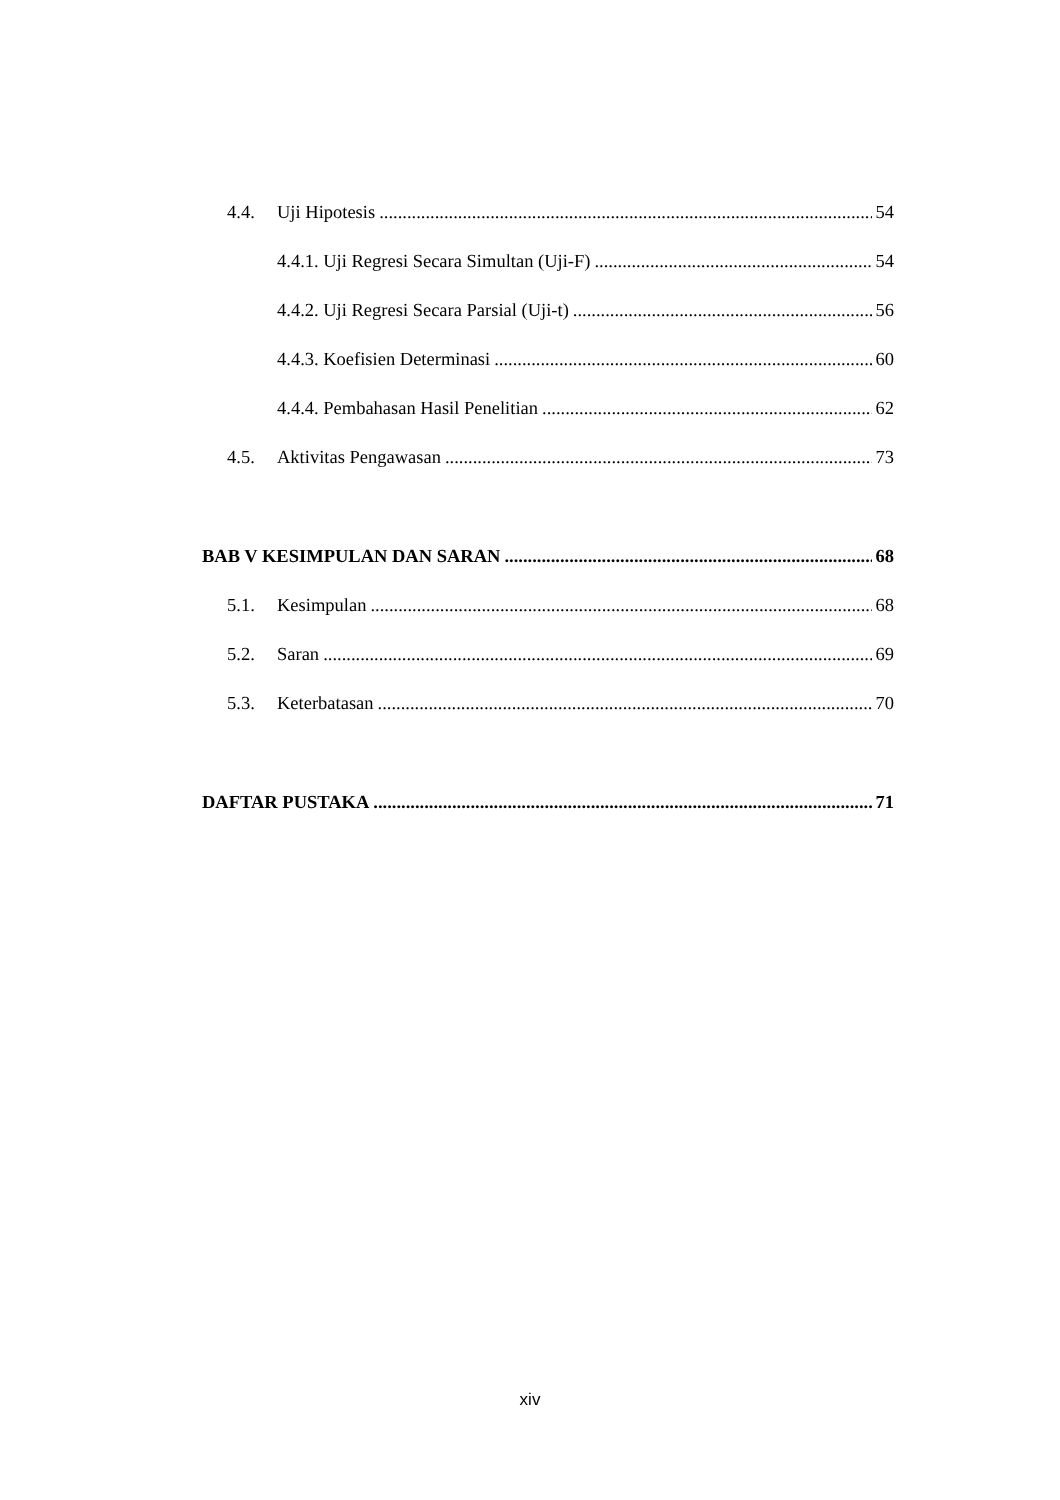4.4. Uji Hipotesis 54
4.4.1. Uji Regresi Secara Simultan (Uji-F) 54
4.4.2. Uji Regresi Secara Parsial (Uji-t) 56
4.4.3. Koefisien Determinasi 60
4.4.4. Pembahasan Hasil Penelitian 62
4.5. Aktivitas Pengawasan 73
BAB V KESIMPULAN DAN SARAN 68
5.1. Kesimpulan 68
5.2. Saran 69
5.3. Keterbatasan 70
DAFTAR PUSTAKA 71
xiv